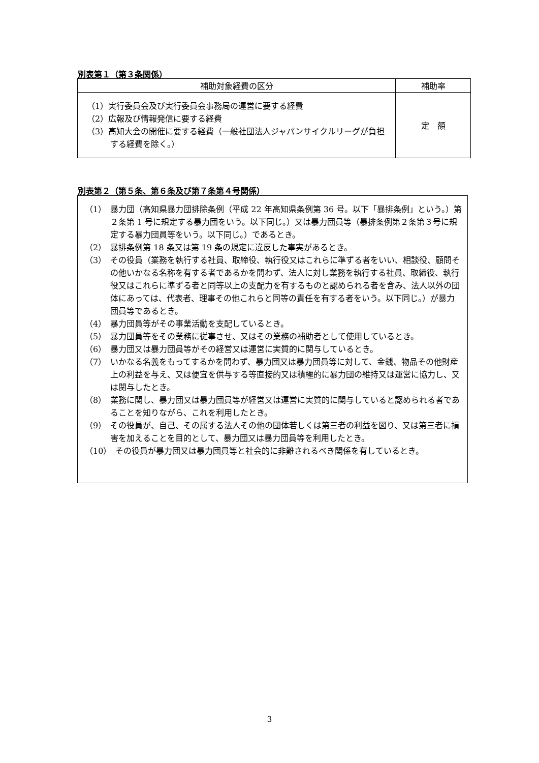別表第１（第３条関係）
| 補助対象経費の区分 | 補助率 |
| --- | --- |
| （1）実行委員会及び実行委員会事務局の運営に要する経費 （2）広報及び情報発信に要する経費 （3）高知大会の開催に要する経費（一般社団法人ジャパンサイクルリーグが負担する経費を除く。） | 定 額 |
別表第２（第５条、第６条及び第７条第４号関係）
（1）　暴力団（高知県暴力団排除条例（平成 22 年高知県条例第 36 号。以下「暴排条例」という。）第２条第 1 号に規定する暴力団をいう。以下同じ。）又は暴力団員等（暴排条例第２条第３号に規定する暴力団員等をいう。以下同じ。）であるとき。
（2）　暴排条例第 18 条又は第 19 条の規定に違反した事実があるとき。
（3）　その役員（業務を執行する社員、取締役、執行役又はこれらに準ずる者をいい、相談役、顧問その他いかなる名称を有する者であるかを問わず、法人に対し業務を執行する社員、取締役、執行役又はこれらに準ずる者と同等以上の支配力を有するものと認められる者を含み、法人以外の団体にあっては、代表者、理事その他これらと同等の責任を有する者をいう。以下同じ。）が暴力団員等であるとき。
（4）　暴力団員等がその事業活動を支配しているとき。
（5）　暴力団員等をその業務に従事させ、又はその業務の補助者として使用しているとき。
（6）　暴力団又は暴力団員等がその経営又は運営に実質的に関与しているとき。
（7）　いかなる名義をもってするかを問わず、暴力団又は暴力団員等に対して、金銭、物品その他財産上の利益を与え、又は便宜を供与する等直接的又は積極的に暴力団の維持又は運営に協力し、又は関与したとき。
（8）　業務に関し、暴力団又は暴力団員等が経営又は運営に実質的に関与していると認められる者であることを知りながら、これを利用したとき。
（9）　その役員が、自己、その属する法人その他の団体若しくは第三者の利益を図り、又は第三者に損害を加えることを目的として、暴力団又は暴力団員等を利用したとき。
（10）　その役員が暴力団又は暴力団員等と社会的に非難されるべき関係を有しているとき。
3